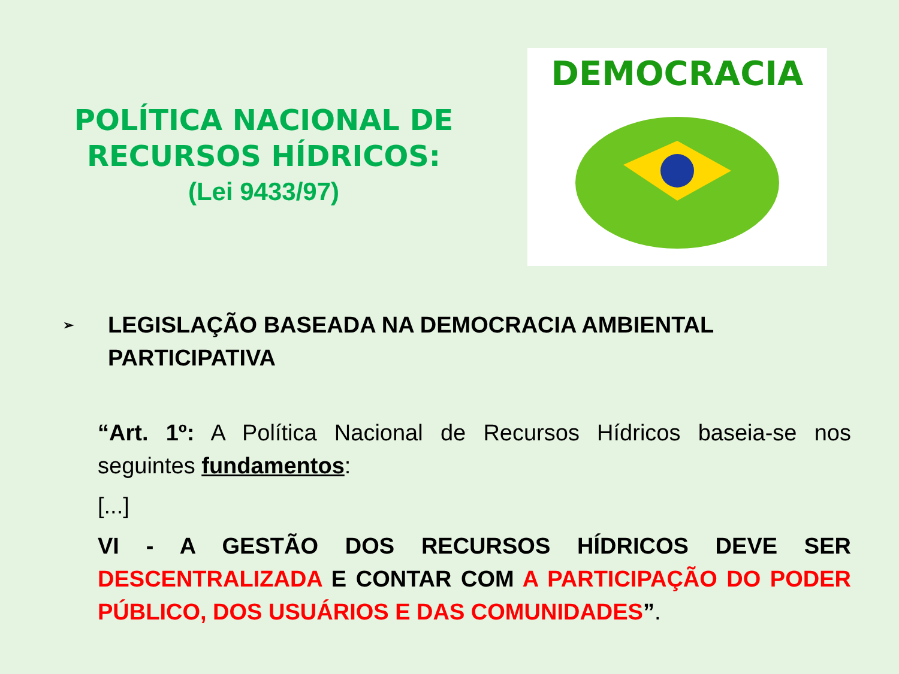POLÍTICA NACIONAL DE
RECURSOS HÍDRICOS:
(Lei 9433/97)
DEMOCRACIA
➢
LEGISLAÇÃO BASEADA NA DEMOCRACIA AMBIENTAL
PARTICIPATIVA
“Art. 1º: A Política Nacional de Recursos Hídricos baseia-se nos seguintes fundamentos:
[...]
VI - A GESTÃO DOS RECURSOS HÍDRICOS DEVE SER DESCENTRALIZADA E CONTAR COM A PARTICIPAÇÃO DO PODER PÚBLICO, DOS USUÁRIOS E DAS COMUNIDADES”.